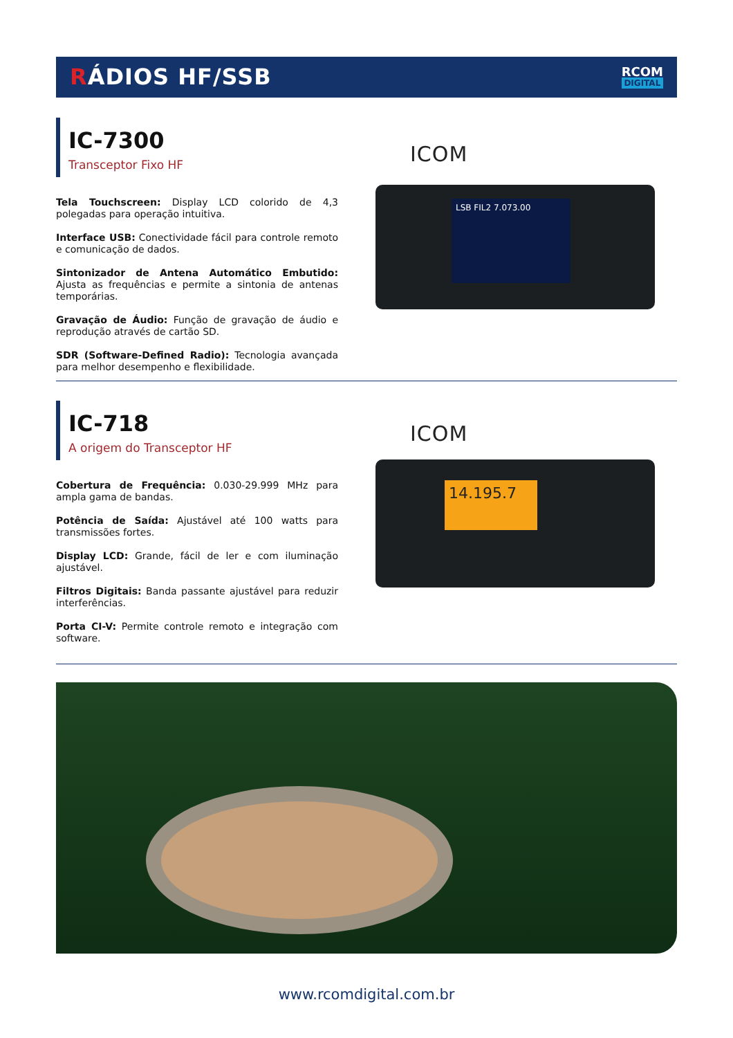RÁDIOS HF/SSB
RCOM
DIGITAL
IC-7300
Transceptor Fixo HF
Tela Touchscreen: Display LCD colorido de 4,3 polegadas para operação intuitiva.
Interface USB: Conectividade fácil para controle remoto e comunicação de dados.
Sintonizador de Antena Automático Embutido: Ajusta as frequências e permite a sintonia de antenas temporárias.
Gravação de Áudio: Função de gravação de áudio e reprodução através de cartão SD.
SDR (Software-Defined Radio): Tecnologia avançada para melhor desempenho e flexibilidade.
ICOM
LSB FIL2 7.073.00
IC-718
A origem do Transceptor HF
Cobertura de Frequência: 0.030-29.999 MHz para ampla gama de bandas.
Potência de Saída: Ajustável até 100 watts para transmissões fortes.
Display LCD: Grande, fácil de ler e com iluminação ajustável.
Filtros Digitais: Banda passante ajustável para reduzir interferências.
Porta CI-V: Permite controle remoto e integração com software.
ICOM
14.195.7
www.rcomdigital.com.br